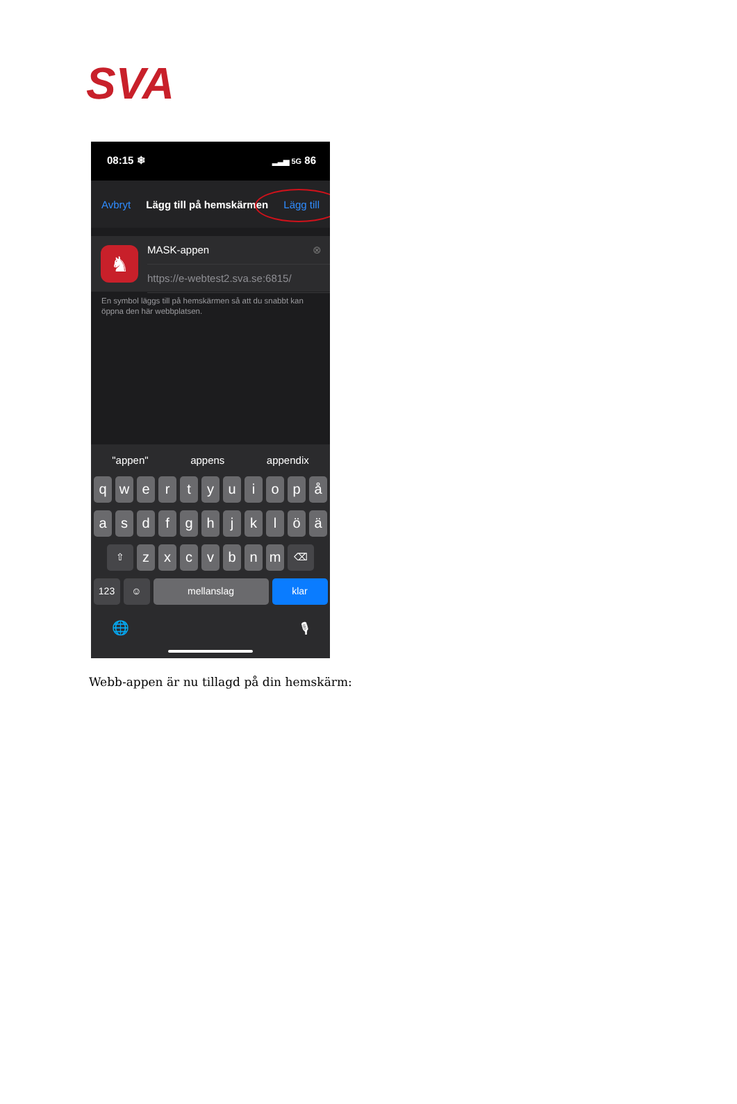SVA
08:15 ❄ ▂▃▅ 5G 86
Avbryt Lägg till på hemskärmen Lägg till
♞
MASK-appen ⊗
https://e-webtest2.sva.se:6815/
En symbol läggs till på hemskärmen så att du snabbt kan öppna den här webbplatsen.
"appen" appens appendix
q w e r t y u i o p å
a s d f g h j k l ö ä
⇧ z x c v b n m ⌫
123 ☺ mellanslag klar
🌐 🎙
Webb-appen är nu tillagd på din hemskärm: